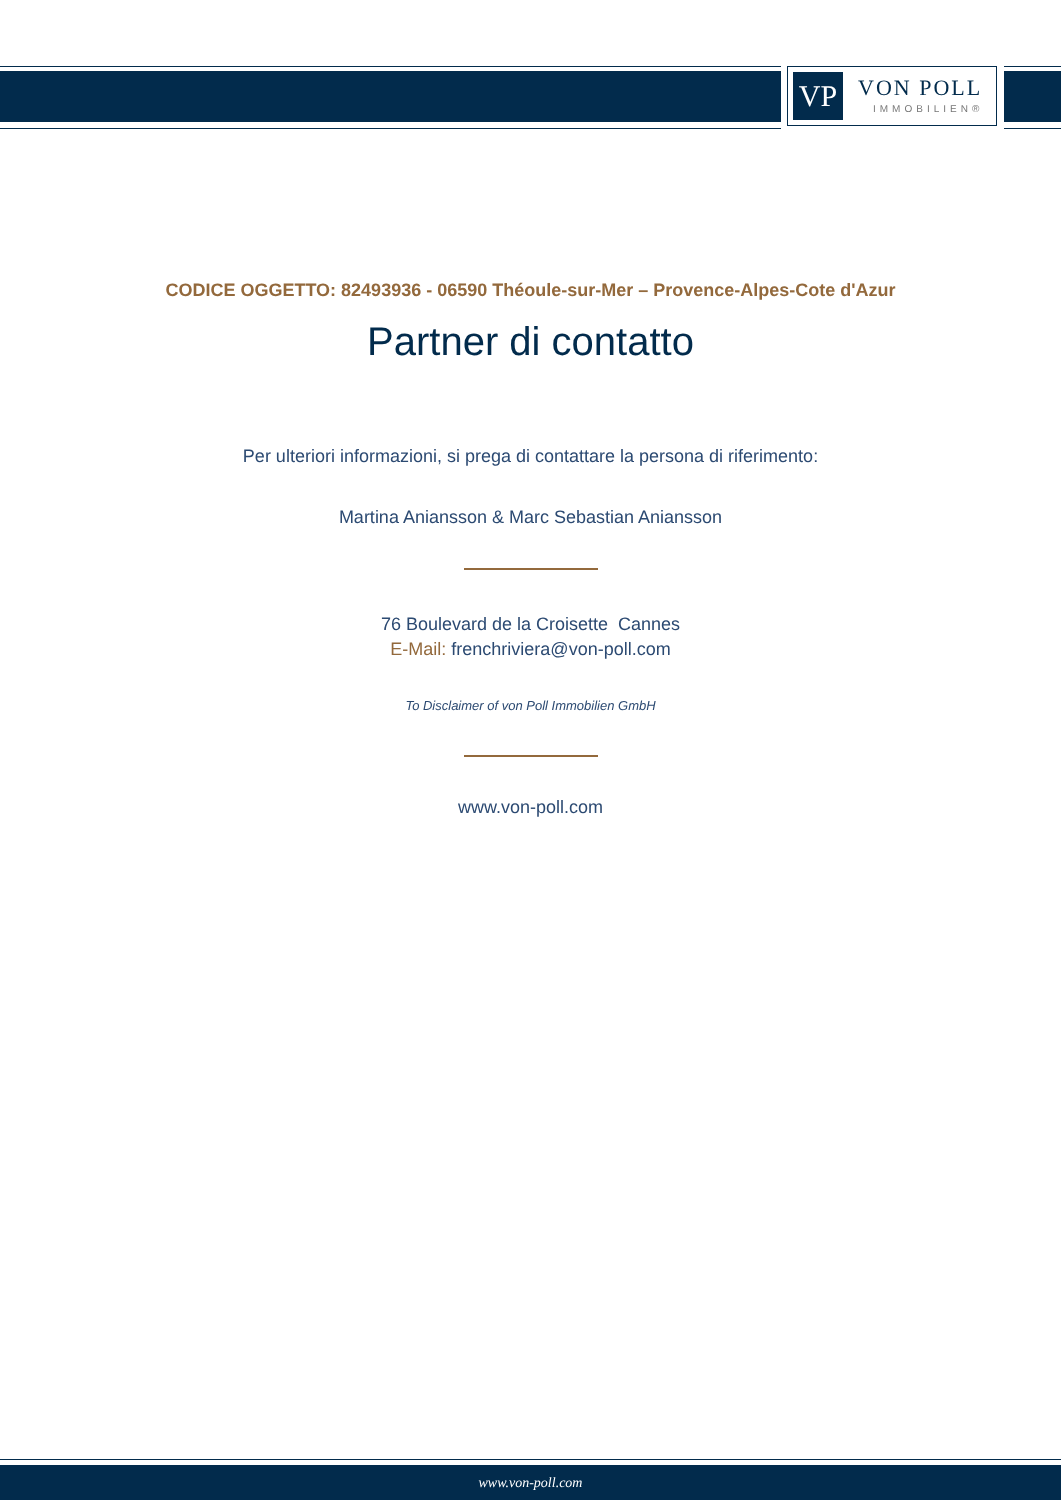VP VON POLL
IMMOBILIEN®
CODICE OGGETTO: 82493936 - 06590 Théoule-sur-Mer – Provence-Alpes-Cote d'Azur
Partner di contatto
Per ulteriori informazioni, si prega di contattare la persona di riferimento:
Martina Aniansson & Marc Sebastian Aniansson
76 Boulevard de la Croisette Cannes
E-Mail: frenchriviera@von-poll.com
To Disclaimer of von Poll Immobilien GmbH
www.von-poll.com
www.von-poll.com